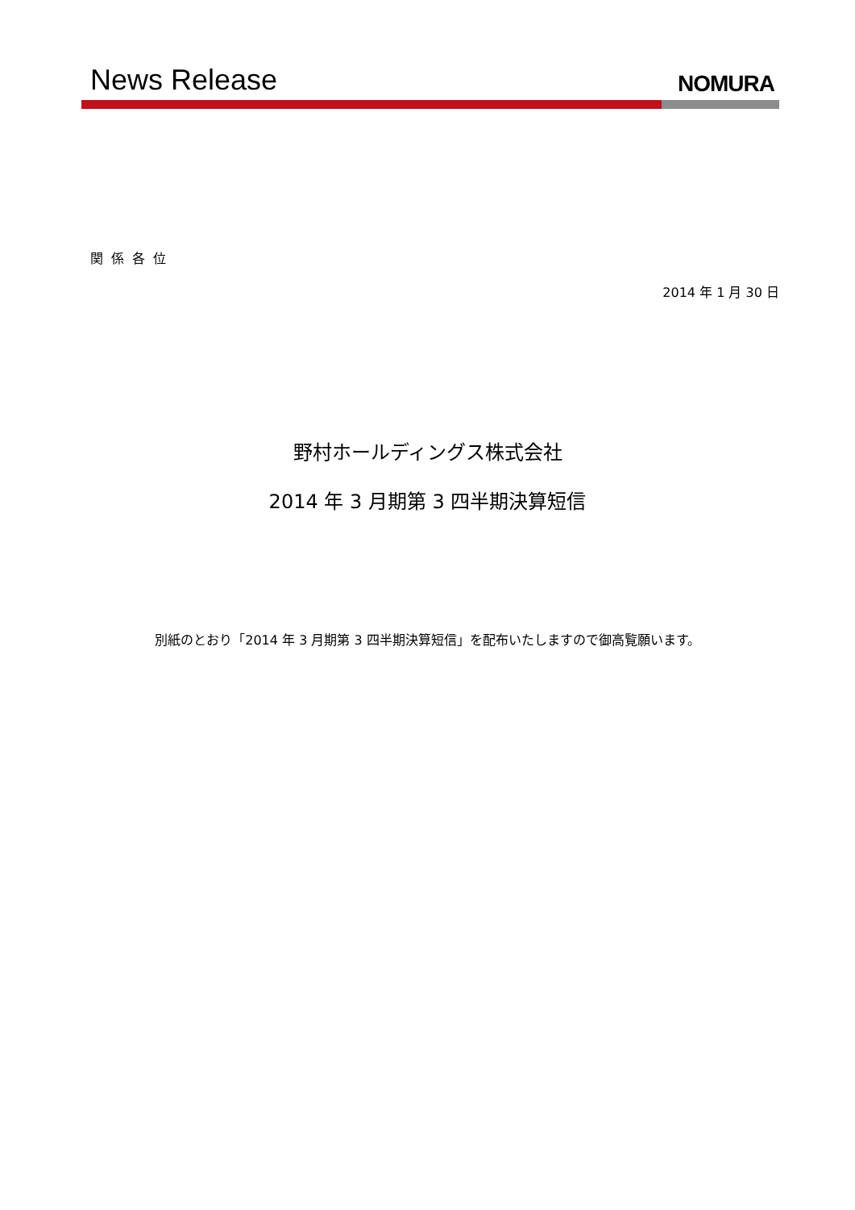News Release NOMURA
関係各位
2014 年 1 月 30 日
野村ホールディングス株式会社
2014 年 3 月期第 3 四半期決算短信
別紙のとおり「2014 年 3 月期第 3 四半期決算短信」を配布いたしますので御高覧願います。